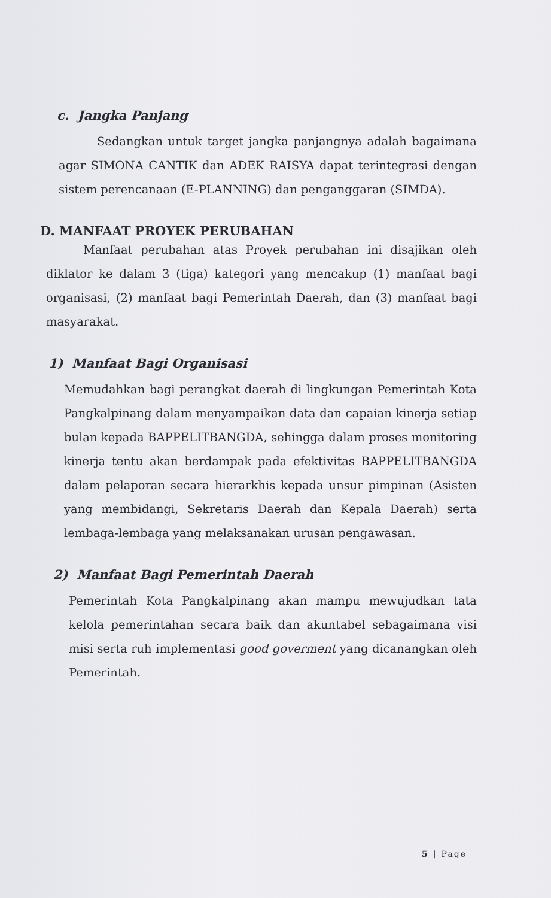c. Jangka Panjang
Sedangkan untuk target jangka panjangnya adalah bagaimana agar SIMONA CANTIK dan ADEK RAISYA dapat terintegrasi dengan sistem perencanaan (E-PLANNING) dan penganggaran (SIMDA).
D. MANFAAT PROYEK PERUBAHAN
Manfaat perubahan atas Proyek perubahan ini disajikan oleh diklator ke dalam 3 (tiga) kategori yang mencakup (1) manfaat bagi organisasi, (2) manfaat bagi Pemerintah Daerah, dan (3) manfaat bagi masyarakat.
1) Manfaat Bagi Organisasi
Memudahkan bagi perangkat daerah di lingkungan Pemerintah Kota Pangkalpinang dalam menyampaikan data dan capaian kinerja setiap bulan kepada BAPPELITBANGDA, sehingga dalam proses monitoring kinerja tentu akan berdampak pada efektivitas BAPPELITBANGDA dalam pelaporan secara hierarkhis kepada unsur pimpinan (Asisten yang membidangi, Sekretaris Daerah dan Kepala Daerah) serta lembaga-lembaga yang melaksanakan urusan pengawasan.
2) Manfaat Bagi Pemerintah Daerah
Pemerintah Kota Pangkalpinang akan mampu mewujudkan tata kelola pemerintahan secara baik dan akuntabel sebagaimana visi misi serta ruh implementasi good goverment yang dicanangkan oleh Pemerintah.
5 | Page